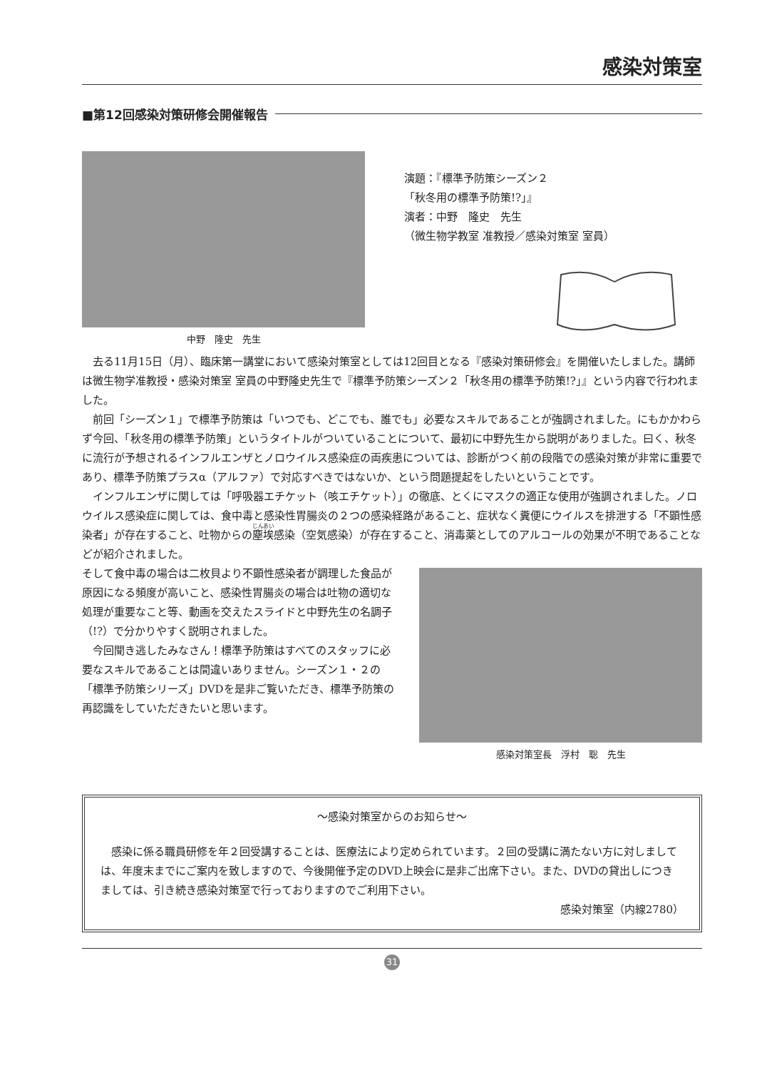感染対策室
■第12回感染対策研修会開催報告
中野　隆史　先生
演題：『標準予防策シーズン２
「秋冬用の標準予防策!?」』
演者：中野　隆史　先生
（微生物学教室 准教授／感染対策室 室員）
去る11月15日（月）、臨床第一講堂において感染対策室としては12回目となる『感染対策研修会』を開催いたしました。講師は微生物学准教授・感染対策室 室員の中野隆史先生で『標準予防策シーズン２「秋冬用の標準予防策!?」』という内容で行われました。
前回「シーズン１」で標準予防策は「いつでも、どこでも、誰でも」必要なスキルであることが強調されました。にもかかわらず今回、「秋冬用の標準予防策」というタイトルがついていることについて、最初に中野先生から説明がありました。曰く、秋冬に流行が予想されるインフルエンザとノロウイルス感染症の両疾患については、診断がつく前の段階での感染対策が非常に重要であり、標準予防策プラスα（アルファ）で対応すべきではないか、という問題提起をしたいということです。
インフルエンザに関しては「呼吸器エチケット（咳エチケット）」の徹底、とくにマスクの適正な使用が強調されました。ノロウイルス感染症に関しては、食中毒と感染性胃腸炎の２つの感染経路があること、症状なく糞便にウイルスを排泄する「不顕性感染者」が存在すること、吐物からの塵埃感染（空気感染）が存在すること、消毒薬としてのアルコールの効果が不明であることなどが紹介されました。
そして食中毒の場合は二枚貝より不顕性感染者が調理した食品が原因になる頻度が高いこと、感染性胃腸炎の場合は吐物の適切な処理が重要なこと等、動画を交えたスライドと中野先生の名調子（!?）で分かりやすく説明されました。
今回聞き逃したみなさん！標準予防策はすべてのスタッフに必要なスキルであることは間違いありません。シーズン１・２の「標準予防策シリーズ」DVDを是非ご覧いただき、標準予防策の再認識をしていただきたいと思います。
感染対策室長　浮村　聡　先生
～感染対策室からのお知らせ～
感染に係る職員研修を年２回受講することは、医療法により定められています。２回の受講に満たない方に対しましては、年度末までにご案内を致しますので、今後開催予定のDVD上映会に是非ご出席下さい。また、DVDの貸出しにつきましては、引き続き感染対策室で行っておりますのでご利用下さい。
感染対策室（内線2780）
31